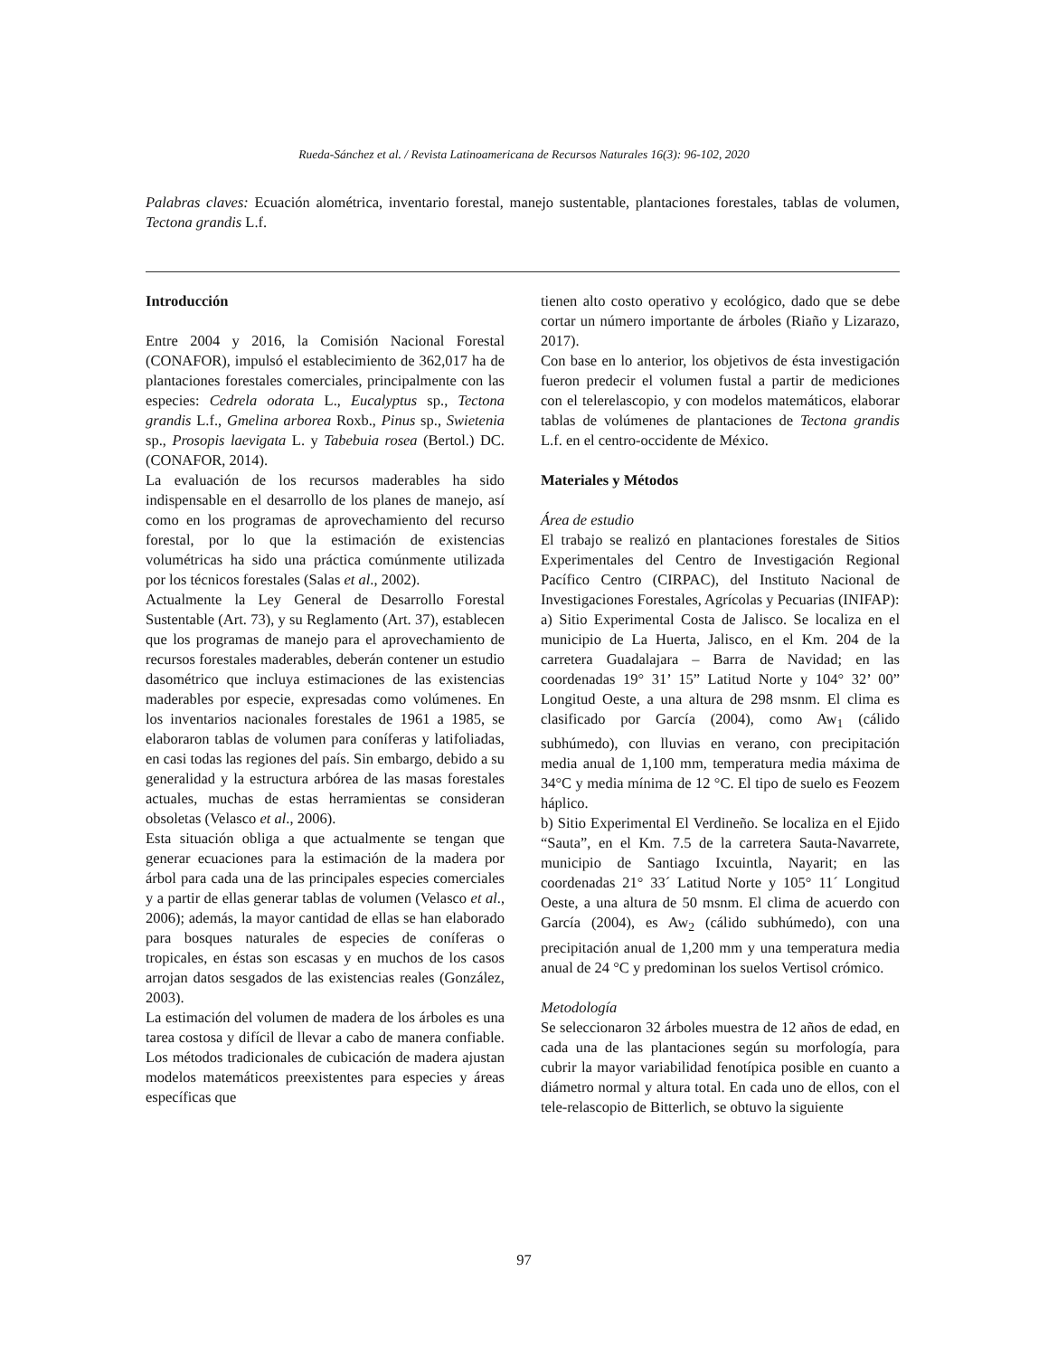Rueda-Sánchez et al. / Revista Latinoamericana de Recursos Naturales 16(3): 96-102, 2020
Palabras claves: Ecuación alométrica, inventario forestal, manejo sustentable, plantaciones forestales, tablas de volumen, Tectona grandis L.f.
Introducción
Entre 2004 y 2016, la Comisión Nacional Forestal (CONAFOR), impulsó el establecimiento de 362,017 ha de plantaciones forestales comerciales, principalmente con las especies: Cedrela odorata L., Eucalyptus sp., Tectona grandis L.f., Gmelina arborea Roxb., Pinus sp., Swietenia sp., Prosopis laevigata L. y Tabebuia rosea (Bertol.) DC. (CONAFOR, 2014).
La evaluación de los recursos maderables ha sido indispensable en el desarrollo de los planes de manejo, así como en los programas de aprovechamiento del recurso forestal, por lo que la estimación de existencias volumétricas ha sido una práctica comúnmente utilizada por los técnicos forestales (Salas et al., 2002).
Actualmente la Ley General de Desarrollo Forestal Sustentable (Art. 73), y su Reglamento (Art. 37), establecen que los programas de manejo para el aprovechamiento de recursos forestales maderables, deberán contener un estudio dasométrico que incluya estimaciones de las existencias maderables por especie, expresadas como volúmenes. En los inventarios nacionales forestales de 1961 a 1985, se elaboraron tablas de volumen para coníferas y latifoliadas, en casi todas las regiones del país. Sin embargo, debido a su generalidad y la estructura arbórea de las masas forestales actuales, muchas de estas herramientas se consideran obsoletas (Velasco et al., 2006).
Esta situación obliga a que actualmente se tengan que generar ecuaciones para la estimación de la madera por árbol para cada una de las principales especies comerciales y a partir de ellas generar tablas de volumen (Velasco et al., 2006); además, la mayor cantidad de ellas se han elaborado para bosques naturales de especies de coníferas o tropicales, en éstas son escasas y en muchos de los casos arrojan datos sesgados de las existencias reales (González, 2003).
La estimación del volumen de madera de los árboles es una tarea costosa y difícil de llevar a cabo de manera confiable. Los métodos tradicionales de cubicación de madera ajustan modelos matemáticos preexistentes para especies y áreas específicas que
tienen alto costo operativo y ecológico, dado que se debe cortar un número importante de árboles (Riaño y Lizarazo, 2017).
Con base en lo anterior, los objetivos de ésta investigación fueron predecir el volumen fustal a partir de mediciones con el telerelascopio, y con modelos matemáticos, elaborar tablas de volúmenes de plantaciones de Tectona grandis L.f. en el centro-occidente de México.
Materiales y Métodos
Área de estudio
El trabajo se realizó en plantaciones forestales de Sitios Experimentales del Centro de Investigación Regional Pacífico Centro (CIRPAC), del Instituto Nacional de Investigaciones Forestales, Agrícolas y Pecuarias (INIFAP):
a) Sitio Experimental Costa de Jalisco. Se localiza en el municipio de La Huerta, Jalisco, en el Km. 204 de la carretera Guadalajara – Barra de Navidad; en las coordenadas 19° 31’ 15” Latitud Norte y 104° 32’ 00” Longitud Oeste, a una altura de 298 msnm. El clima es clasificado por García (2004), como Aw<sub>1</sub> (cálido subhúmedo), con lluvias en verano, con precipitación media anual de 1,100 mm, temperatura media máxima de 34°C y media mínima de 12 °C. El tipo de suelo es Feozem háplico.
b) Sitio Experimental El Verdineño. Se localiza en el Ejido “Sauta”, en el Km. 7.5 de la carretera Sauta-Navarrete, municipio de Santiago Ixcuintla, Nayarit; en las coordenadas 21° 33´ Latitud Norte y 105° 11´ Longitud Oeste, a una altura de 50 msnm. El clima de acuerdo con García (2004), es Aw<sub>2</sub> (cálido subhúmedo), con una precipitación anual de 1,200 mm y una temperatura media anual de 24 °C y predominan los suelos Vertisol crómico.
Metodología
Se seleccionaron 32 árboles muestra de 12 años de edad, en cada una de las plantaciones según su morfología, para cubrir la mayor variabilidad fenotípica posible en cuanto a diámetro normal y altura total. En cada uno de ellos, con el tele-relascopio de Bitterlich, se obtuvo la siguiente
97